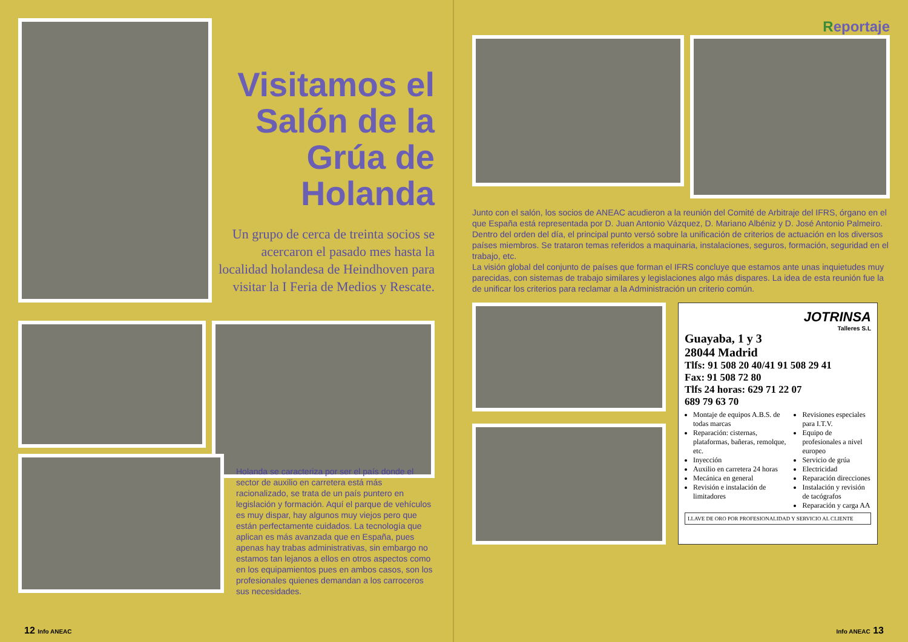Visitamos el Salón de la Grúa de Holanda
Un grupo de cerca de treinta socios se acercaron el pasado mes hasta la localidad holandesa de Heindhoven para visitar la I Feria de Medios y Rescate.
Holanda se caracteriza por ser el país donde el sector de auxilio en carretera está más racionalizado, se trata de un país puntero en legislación y formación. Aquí el parque de vehículos es muy dispar, hay algunos muy viejos pero que están perfectamente cuidados. La tecnología que aplican es más avanzada que en España, pues apenas hay trabas administrativas, sin embargo no estamos tan lejanos a ellos en otros aspectos como en los equipamientos pues en ambos casos, son los profesionales quienes demandan a los carroceros sus necesidades.
12 Info ANEAC
Reportaje
Junto con el salón, los socios de ANEAC acudieron a la reunión del Comité de Arbitraje del IFRS, órgano en el que España está representada por D. Juan Antonio Vázquez, D. Mariano Albéniz y D. José Antonio Palmeiro. Dentro del orden del día, el principal punto versó sobre la unificación de criterios de actuación en los diversos países miembros. Se trataron temas referidos a maquinaria, instalaciones, seguros, formación, seguridad en el trabajo, etc.
La visión global del conjunto de países que forman el IFRS concluye que estamos ante unas inquietudes muy parecidas, con sistemas de trabajo similares y legislaciones algo más dispares. La idea de esta reunión fue la de unificar los criterios para reclamar a la Administración un criterio común.
JOTRINSA
Talleres S.L
Guayaba, 1 y 3
28044 Madrid
Tlfs: 91 508 20 40/41 91 508 29 41
Fax: 91 508 72 80
Tlfs 24 horas: 629 71 22 07
689 79 63 70
Montaje de equipos A.B.S. de todas marcas
Reparación: cisternas, plataformas, bañeras, remolque, etc.
Inyección
Auxilio en carretera 24 horas
Mecánica en general
Revisión e instalación de limitadores
Revisiones especiales para I.T.V.
Equipo de profesionales a nivel europeo
Servicio de grúa
Electricidad
Reparación direcciones
Instalación y revisión de tacógrafos
Reparación y carga AA
LLAVE DE ORO POR PROFESIONALIDAD Y SERVICIO AL CLIENTE
Info ANEAC 13